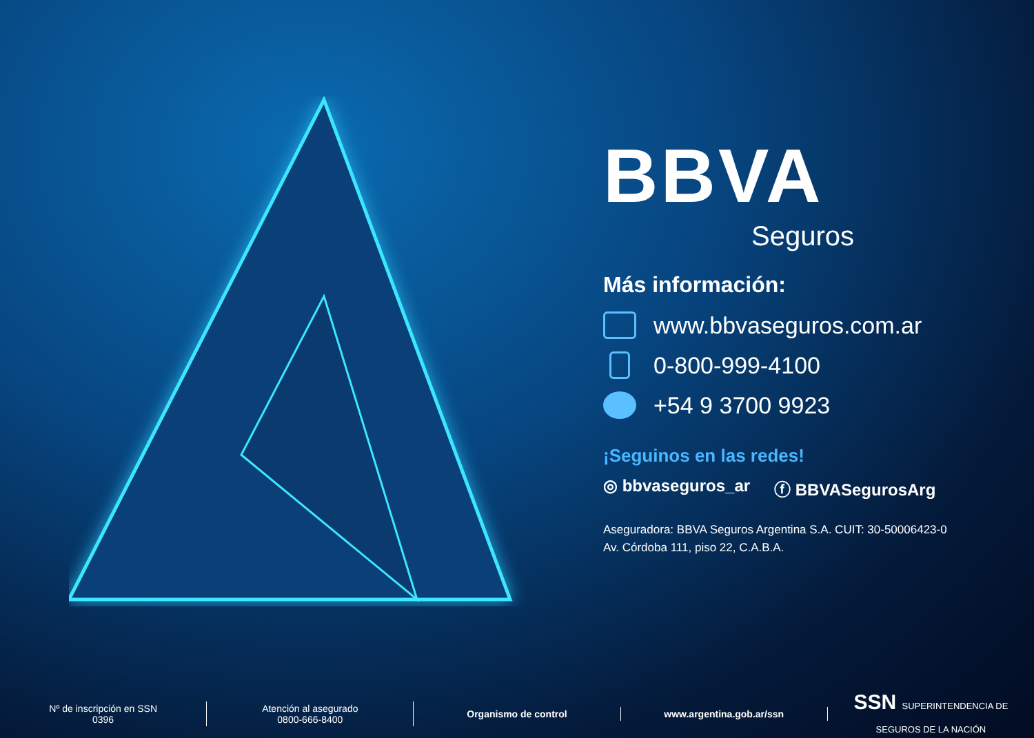BBVA
Seguros
Más información:
www.bbvaseguros.com.ar
0-800-999-4100
+54 9 3700 9923
¡Seguinos en las redes!
◎ bbvaseguros_ar ⓕ BBVASegurosArg
Aseguradora: BBVA Seguros Argentina S.A. CUIT: 30-50006423-0
Av. Córdoba 111, piso 22, C.A.B.A.
Nº de inscripción en SSN
0396
Atención al asegurado
0800-666-8400
Organismo de control www.argentina.gob.ar/ssn
SSN SUPERINTENDENCIA DE
SEGUROS DE LA NACIÓN